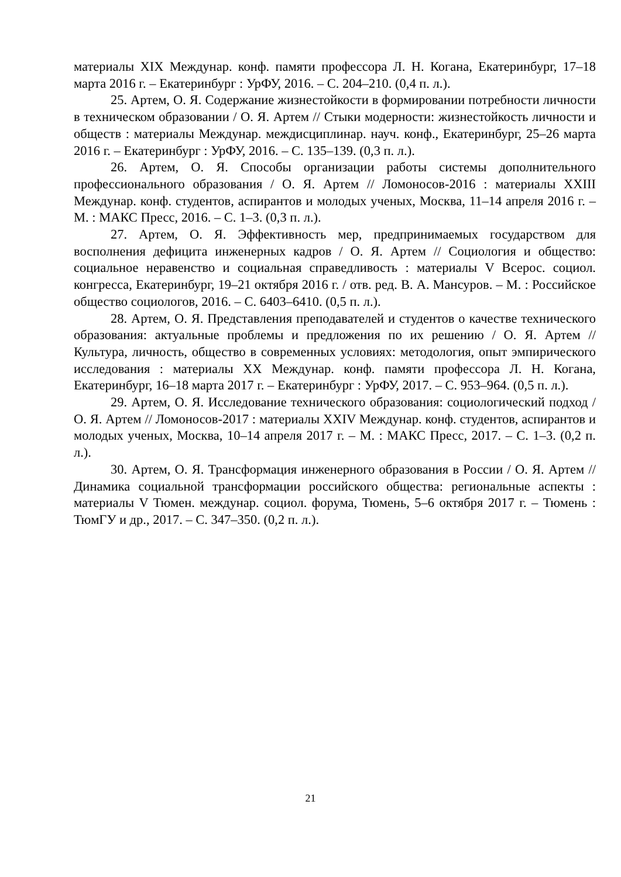материалы XIX Междунар. конф. памяти профессора Л. Н. Когана, Екатеринбург, 17–18 марта 2016 г. – Екатеринбург : УрФУ, 2016. – С. 204–210. (0,4 п. л.).
25. Артем, О. Я. Содержание жизнестойкости в формировании потребности личности в техническом образовании / О. Я. Артем // Стыки модерности: жизнестойкость личности и обществ : материалы Междунар. междисциплинар. науч. конф., Екатеринбург, 25–26 марта 2016 г. – Екатеринбург : УрФУ, 2016. – С. 135–139. (0,3 п. л.).
26. Артем, О. Я. Способы организации работы системы дополнительного профессионального образования / О. Я. Артем // Ломоносов-2016 : материалы XXIII Междунар. конф. студентов, аспирантов и молодых ученых, Москва, 11–14 апреля 2016 г. – М. : МАКС Пресс, 2016. – С. 1–3. (0,3 п. л.).
27. Артем, О. Я. Эффективность мер, предпринимаемых государством для восполнения дефицита инженерных кадров / О. Я. Артем // Социология и общество: социальное неравенство и социальная справедливость : материалы V Всерос. социол. конгресса, Екатеринбург, 19–21 октября 2016 г. / отв. ред. В. А. Мансуров. – М. : Российское общество социологов, 2016. – С. 6403–6410. (0,5 п. л.).
28. Артем, О. Я. Представления преподавателей и студентов о качестве технического образования: актуальные проблемы и предложения по их решению / О. Я. Артем // Культура, личность, общество в современных условиях: методология, опыт эмпирического исследования : материалы XX Междунар. конф. памяти профессора Л. Н. Когана, Екатеринбург, 16–18 марта 2017 г. – Екатеринбург : УрФУ, 2017. – С. 953–964. (0,5 п. л.).
29. Артем, О. Я. Исследование технического образования: социологический подход / О. Я. Артем // Ломоносов-2017 : материалы XXIV Междунар. конф. студентов, аспирантов и молодых ученых, Москва, 10–14 апреля 2017 г. – М. : МАКС Пресс, 2017. – С. 1–3. (0,2 п. л.).
30. Артем, О. Я. Трансформация инженерного образования в России / О. Я. Артем // Динамика социальной трансформации российского общества: региональные аспекты : материалы V Тюмен. междунар. социол. форума, Тюмень, 5–6 октября 2017 г. – Тюмень : ТюмГУ и др., 2017. – С. 347–350. (0,2 п. л.).
21